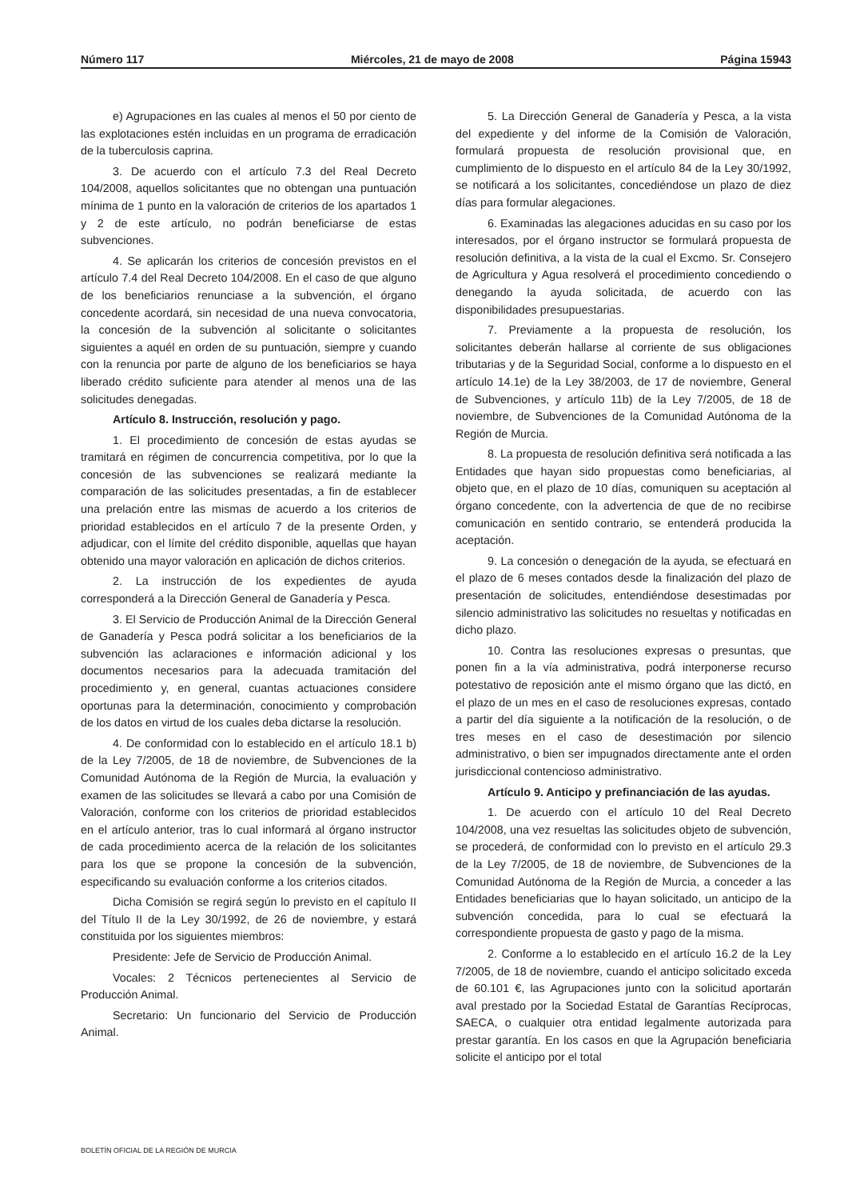Número 117 Miércoles, 21 de mayo de 2008 Página 15943
e) Agrupaciones en las cuales al menos el 50 por ciento de las explotaciones estén incluidas en un programa de erradicación de la tuberculosis caprina.
3. De acuerdo con el artículo 7.3 del Real Decreto 104/2008, aquellos solicitantes que no obtengan una puntuación mínima de 1 punto en la valoración de criterios de los apartados 1 y 2 de este artículo, no podrán beneficiarse de estas subvenciones.
4. Se aplicarán los criterios de concesión previstos en el artículo 7.4 del Real Decreto 104/2008. En el caso de que alguno de los beneficiarios renunciase a la subvención, el órgano concedente acordará, sin necesidad de una nueva convocatoria, la concesión de la subvención al solicitante o solicitantes siguientes a aquél en orden de su puntuación, siempre y cuando con la renuncia por parte de alguno de los beneficiarios se haya liberado crédito suficiente para atender al menos una de las solicitudes denegadas.
Artículo 8. Instrucción, resolución y pago.
1. El procedimiento de concesión de estas ayudas se tramitará en régimen de concurrencia competitiva, por lo que la concesión de las subvenciones se realizará mediante la comparación de las solicitudes presentadas, a fin de establecer una prelación entre las mismas de acuerdo a los criterios de prioridad establecidos en el artículo 7 de la presente Orden, y adjudicar, con el límite del crédito disponible, aquellas que hayan obtenido una mayor valoración en aplicación de dichos criterios.
2. La instrucción de los expedientes de ayuda corresponderá a la Dirección General de Ganadería y Pesca.
3. El Servicio de Producción Animal de la Dirección General de Ganadería y Pesca podrá solicitar a los beneficiarios de la subvención las aclaraciones e información adicional y los documentos necesarios para la adecuada tramitación del procedimiento y, en general, cuantas actuaciones considere oportunas para la determinación, conocimiento y comprobación de los datos en virtud de los cuales deba dictarse la resolución.
4. De conformidad con lo establecido en el artículo 18.1 b) de la Ley 7/2005, de 18 de noviembre, de Subvenciones de la Comunidad Autónoma de la Región de Murcia, la evaluación y examen de las solicitudes se llevará a cabo por una Comisión de Valoración, conforme con los criterios de prioridad establecidos en el artículo anterior, tras lo cual informará al órgano instructor de cada procedimiento acerca de la relación de los solicitantes para los que se propone la concesión de la subvención, especificando su evaluación conforme a los criterios citados.
Dicha Comisión se regirá según lo previsto en el capítulo II del Título II de la Ley 30/1992, de 26 de noviembre, y estará constituida por los siguientes miembros:
Presidente: Jefe de Servicio de Producción Animal.
Vocales: 2 Técnicos pertenecientes al Servicio de Producción Animal.
Secretario: Un funcionario del Servicio de Producción Animal.
5. La Dirección General de Ganadería y Pesca, a la vista del expediente y del informe de la Comisión de Valoración, formulará propuesta de resolución provisional que, en cumplimiento de lo dispuesto en el artículo 84 de la Ley 30/1992, se notificará a los solicitantes, concediéndose un plazo de diez días para formular alegaciones.
6. Examinadas las alegaciones aducidas en su caso por los interesados, por el órgano instructor se formulará propuesta de resolución definitiva, a la vista de la cual el Excmo. Sr. Consejero de Agricultura y Agua resolverá el procedimiento concediendo o denegando la ayuda solicitada, de acuerdo con las disponibilidades presupuestarias.
7. Previamente a la propuesta de resolución, los solicitantes deberán hallarse al corriente de sus obligaciones tributarias y de la Seguridad Social, conforme a lo dispuesto en el artículo 14.1e) de la Ley 38/2003, de 17 de noviembre, General de Subvenciones, y artículo 11b) de la Ley 7/2005, de 18 de noviembre, de Subvenciones de la Comunidad Autónoma de la Región de Murcia.
8. La propuesta de resolución definitiva será notificada a las Entidades que hayan sido propuestas como beneficiarias, al objeto que, en el plazo de 10 días, comuniquen su aceptación al órgano concedente, con la advertencia de que de no recibirse comunicación en sentido contrario, se entenderá producida la aceptación.
9. La concesión o denegación de la ayuda, se efectuará en el plazo de 6 meses contados desde la finalización del plazo de presentación de solicitudes, entendiéndose desestimadas por silencio administrativo las solicitudes no resueltas y notificadas en dicho plazo.
10. Contra las resoluciones expresas o presuntas, que ponen fin a la vía administrativa, podrá interponerse recurso potestativo de reposición ante el mismo órgano que las dictó, en el plazo de un mes en el caso de resoluciones expresas, contado a partir del día siguiente a la notificación de la resolución, o de tres meses en el caso de desestimación por silencio administrativo, o bien ser impugnados directamente ante el orden jurisdiccional contencioso administrativo.
Artículo 9. Anticipo y prefinanciación de las ayudas.
1. De acuerdo con el artículo 10 del Real Decreto 104/2008, una vez resueltas las solicitudes objeto de subvención, se procederá, de conformidad con lo previsto en el artículo 29.3 de la Ley 7/2005, de 18 de noviembre, de Subvenciones de la Comunidad Autónoma de la Región de Murcia, a conceder a las Entidades beneficiarias que lo hayan solicitado, un anticipo de la subvención concedida, para lo cual se efectuará la correspondiente propuesta de gasto y pago de la misma.
2. Conforme a lo establecido en el artículo 16.2 de la Ley 7/2005, de 18 de noviembre, cuando el anticipo solicitado exceda de 60.101 €, las Agrupaciones junto con la solicitud aportarán aval prestado por la Sociedad Estatal de Garantías Recíprocas, SAECA, o cualquier otra entidad legalmente autorizada para prestar garantía. En los casos en que la Agrupación beneficiaria solicite el anticipo por el total
BOLETÍN OFICIAL DE LA REGIÓN DE MURCIA